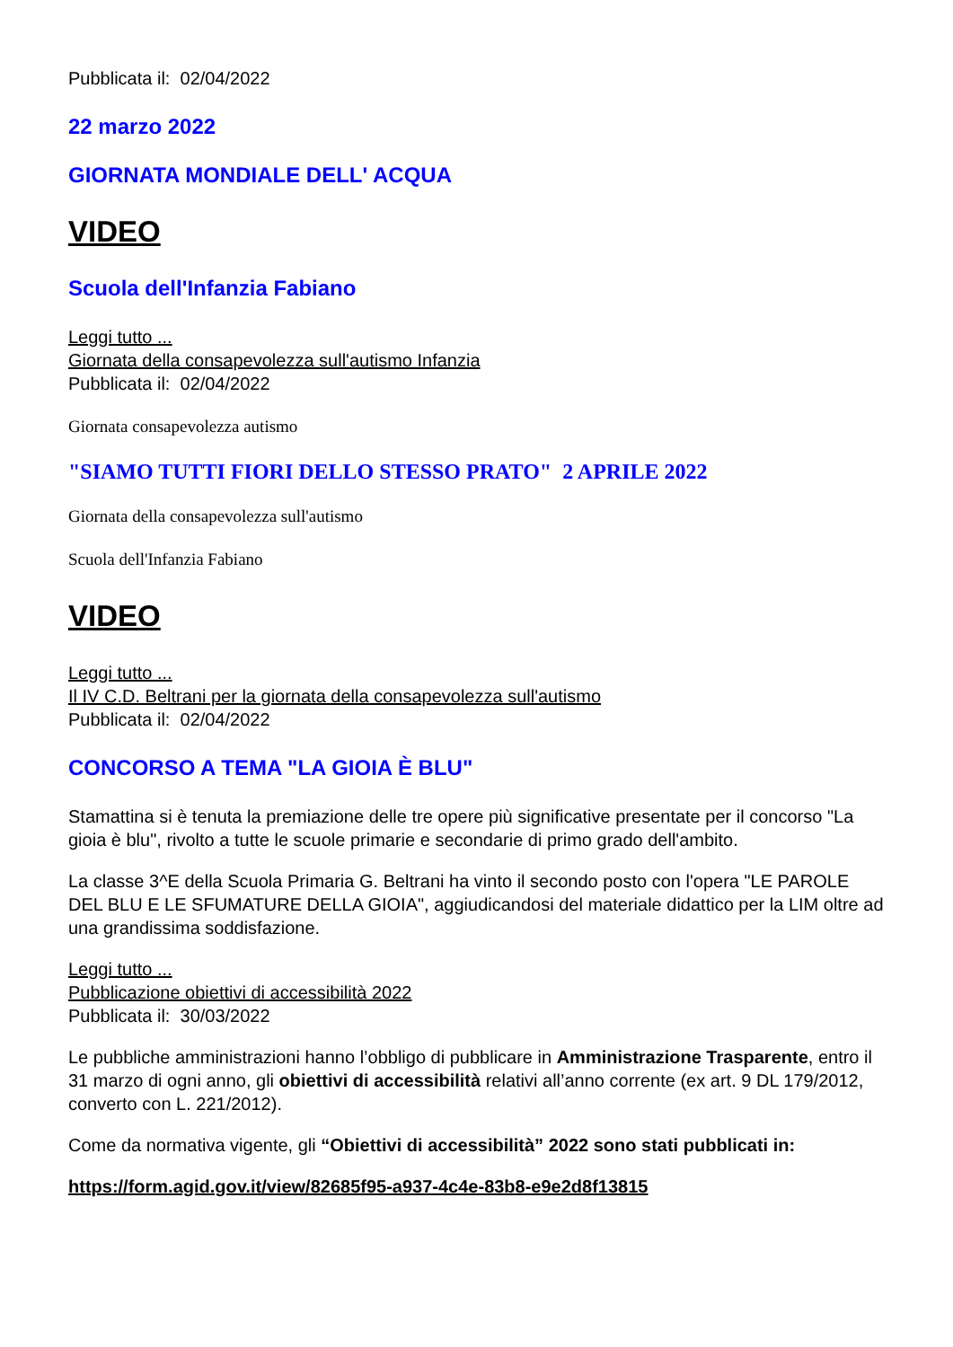Pubblicata il: 02/04/2022
22 marzo 2022
GIORNATA MONDIALE DELL' ACQUA
VIDEO
Scuola dell'Infanzia Fabiano
Leggi tutto ...
Giornata della consapevolezza sull'autismo Infanzia
Pubblicata il: 02/04/2022
Giornata consapevolezza autismo
"SIAMO TUTTI FIORI DELLO STESSO PRATO" 2 APRILE 2022
Giornata della consapevolezza sull'autismo
Scuola dell'Infanzia Fabiano
VIDEO
Leggi tutto ...
Il IV C.D. Beltrani per la giornata della consapevolezza sull'autismo
Pubblicata il: 02/04/2022
CONCORSO A TEMA "LA GIOIA È BLU"
Stamattina si è tenuta la premiazione delle tre opere più significative presentate per il concorso "La gioia è blu", rivolto a tutte le scuole primarie e secondarie di primo grado dell'ambito.
La classe 3^E della Scuola Primaria G. Beltrani ha vinto il secondo posto con l'opera "LE PAROLE DEL BLU E LE SFUMATURE DELLA GIOIA", aggiudicandosi del materiale didattico per la LIM oltre ad una grandissima soddisfazione.
Leggi tutto ...
Pubblicazione obiettivi di accessibilità 2022
Pubblicata il: 30/03/2022
Le pubbliche amministrazioni hanno l’obbligo di pubblicare in Amministrazione Trasparente, entro il 31 marzo di ogni anno, gli obiettivi di accessibilità relativi all’anno corrente (ex art. 9 DL 179/2012, converto con L. 221/2012).
Come da normativa vigente, gli “Obiettivi di accessibilità” 2022 sono stati pubblicati in:
https://form.agid.gov.it/view/82685f95-a937-4c4e-83b8-e9e2d8f13815